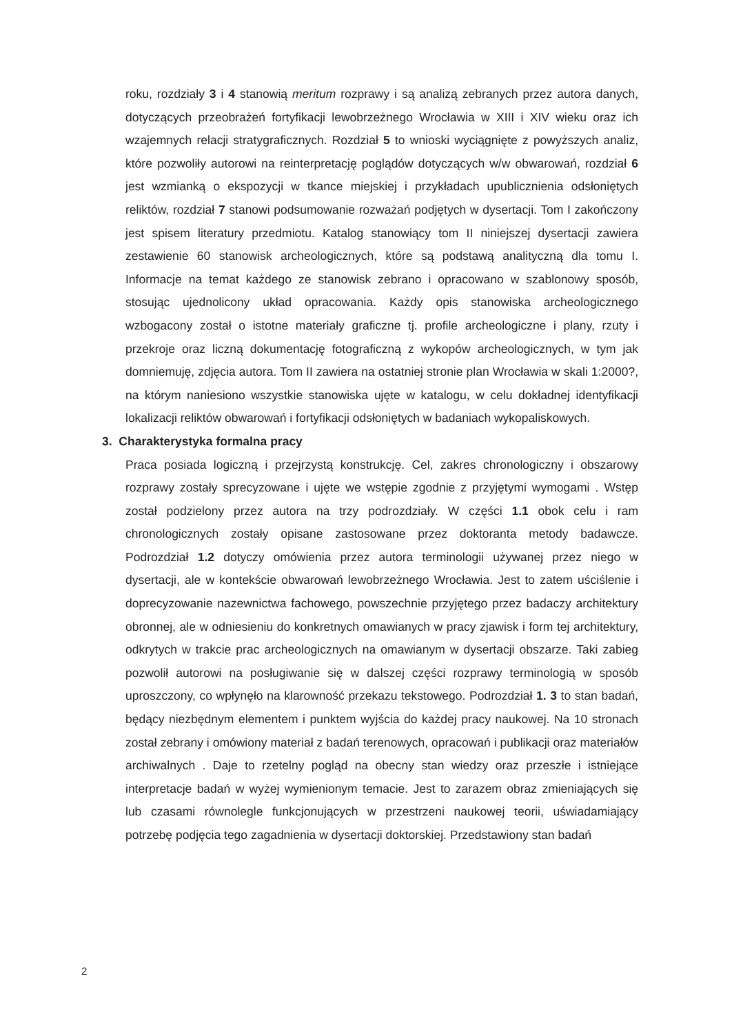roku, rozdziały 3 i 4 stanowią meritum rozprawy i są analizą zebranych przez autora danych, dotyczących przeobrażeń fortyfikacji lewobrzeżnego Wrocławia w XIII i XIV wieku oraz ich wzajemnych relacji stratygraficznych. Rozdział 5 to wnioski wyciągnięte z powyższych analiz, które pozwoliły autorowi na reinterpretację poglądów dotyczących w/w obwarowań, rozdział 6 jest wzmianką o ekspozycji w tkance miejskiej i przykładach upublicznienia odsłoniętych reliktów, rozdział 7 stanowi podsumowanie rozważań podjętych w dysertacji. Tom I zakończony jest spisem literatury przedmiotu. Katalog stanowiący tom II niniejszej dysertacji zawiera zestawienie 60 stanowisk archeologicznych, które są podstawą analityczną dla tomu I. Informacje na temat każdego ze stanowisk zebrano i opracowano w szablonowy sposób, stosując ujednolicony układ opracowania. Każdy opis stanowiska archeologicznego wzbogacony został o istotne materiały graficzne tj. profile archeologiczne i plany, rzuty i przekroje oraz liczną dokumentację fotograficzną z wykopów archeologicznych, w tym jak domniemuję, zdjęcia autora. Tom II zawiera na ostatniej stronie plan Wrocławia w skali 1:2000?, na którym naniesiono wszystkie stanowiska ujęte w katalogu, w celu dokładnej identyfikacji lokalizacji reliktów obwarowań i fortyfikacji odsłoniętych w badaniach wykopaliskowych.
3. Charakterystyka formalna pracy
Praca posiada logiczną i przejrzystą konstrukcję. Cel, zakres chronologiczny i obszarowy rozprawy zostały sprecyzowane i ujęte we wstępie zgodnie z przyjętymi wymogami . Wstęp został podzielony przez autora na trzy podrozdziały. W części 1.1 obok celu i ram chronologicznych zostały opisane zastosowane przez doktoranta metody badawcze. Podrozdział 1.2 dotyczy omówienia przez autora terminologii używanej przez niego w dysertacji, ale w kontekście obwarowań lewobrzeżnego Wrocławia. Jest to zatem uściślenie i doprecyzowanie nazewnictwa fachowego, powszechnie przyjętego przez badaczy architektury obronnej, ale w odniesieniu do konkretnych omawianych w pracy zjawisk i form tej architektury, odkrytych w trakcie prac archeologicznych na omawianym w dysertacji obszarze. Taki zabieg pozwolił autorowi na posługiwanie się w dalszej części rozprawy terminologią w sposób uproszczony, co wpłynęło na klarowność przekazu tekstowego. Podrozdział 1. 3 to stan badań, będący niezbędnym elementem i punktem wyjścia do każdej pracy naukowej. Na 10 stronach został zebrany i omówiony materiał z badań terenowych, opracowań i publikacji oraz materiałów archiwalnych . Daje to rzetelny pogląd na obecny stan wiedzy oraz przeszłe i istniejące interpretacje badań w wyżej wymienionym temacie. Jest to zarazem obraz zmieniających się lub czasami równolegle funkcjonujących w przestrzeni naukowej teorii, uświadamiający potrzebę podjęcia tego zagadnienia w dysertacji doktorskiej. Przedstawiony stan badań
2